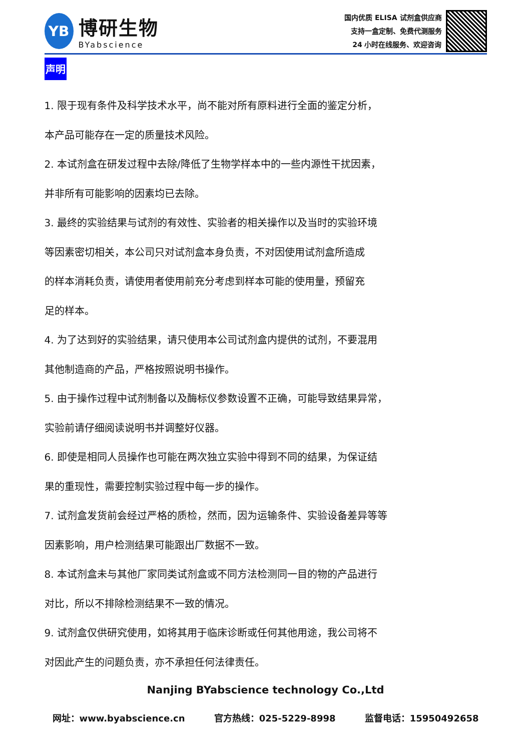YB
博研生物
BYabscience
国内优质 ELISA 试剂盒供应商
支持一盒定制、免费代测服务
24 小时在线服务、欢迎咨询
声明
1. 限于现有条件及科学技术水平，尚不能对所有原料进行全面的鉴定分析，
本产品可能存在一定的质量技术风险。
2. 本试剂盒在研发过程中去除/降低了生物学样本中的一些内源性干扰因素，
并非所有可能影响的因素均已去除。
3. 最终的实验结果与试剂的有效性、实验者的相关操作以及当时的实验环境
等因素密切相关，本公司只对试剂盒本身负责，不对因使用试剂盒所造成
的样本消耗负责，请使用者使用前充分考虑到样本可能的使用量，预留充
足的样本。
4. 为了达到好的实验结果，请只使用本公司试剂盒内提供的试剂，不要混用
其他制造商的产品，严格按照说明书操作。
5. 由于操作过程中试剂制备以及酶标仪参数设置不正确，可能导致结果异常，
实验前请仔细阅读说明书并调整好仪器。
6. 即使是相同人员操作也可能在两次独立实验中得到不同的结果，为保证结
果的重现性，需要控制实验过程中每一步的操作。
7. 试剂盒发货前会经过严格的质检，然而，因为运输条件、实验设备差异等等
因素影响，用户检测结果可能跟出厂数据不一致。
8. 本试剂盒未与其他厂家同类试剂盒或不同方法检测同一目的物的产品进行
对比，所以不排除检测结果不一致的情况。
9. 试剂盒仅供研究使用，如将其用于临床诊断或任何其他用途，我公司将不
对因此产生的问题负责，亦不承担任何法律责任。
Nanjing BYabscience technology Co.,Ltd
网址：www.byabscience.cn 官方热线：025-5229-8998 监督电话：15950492658